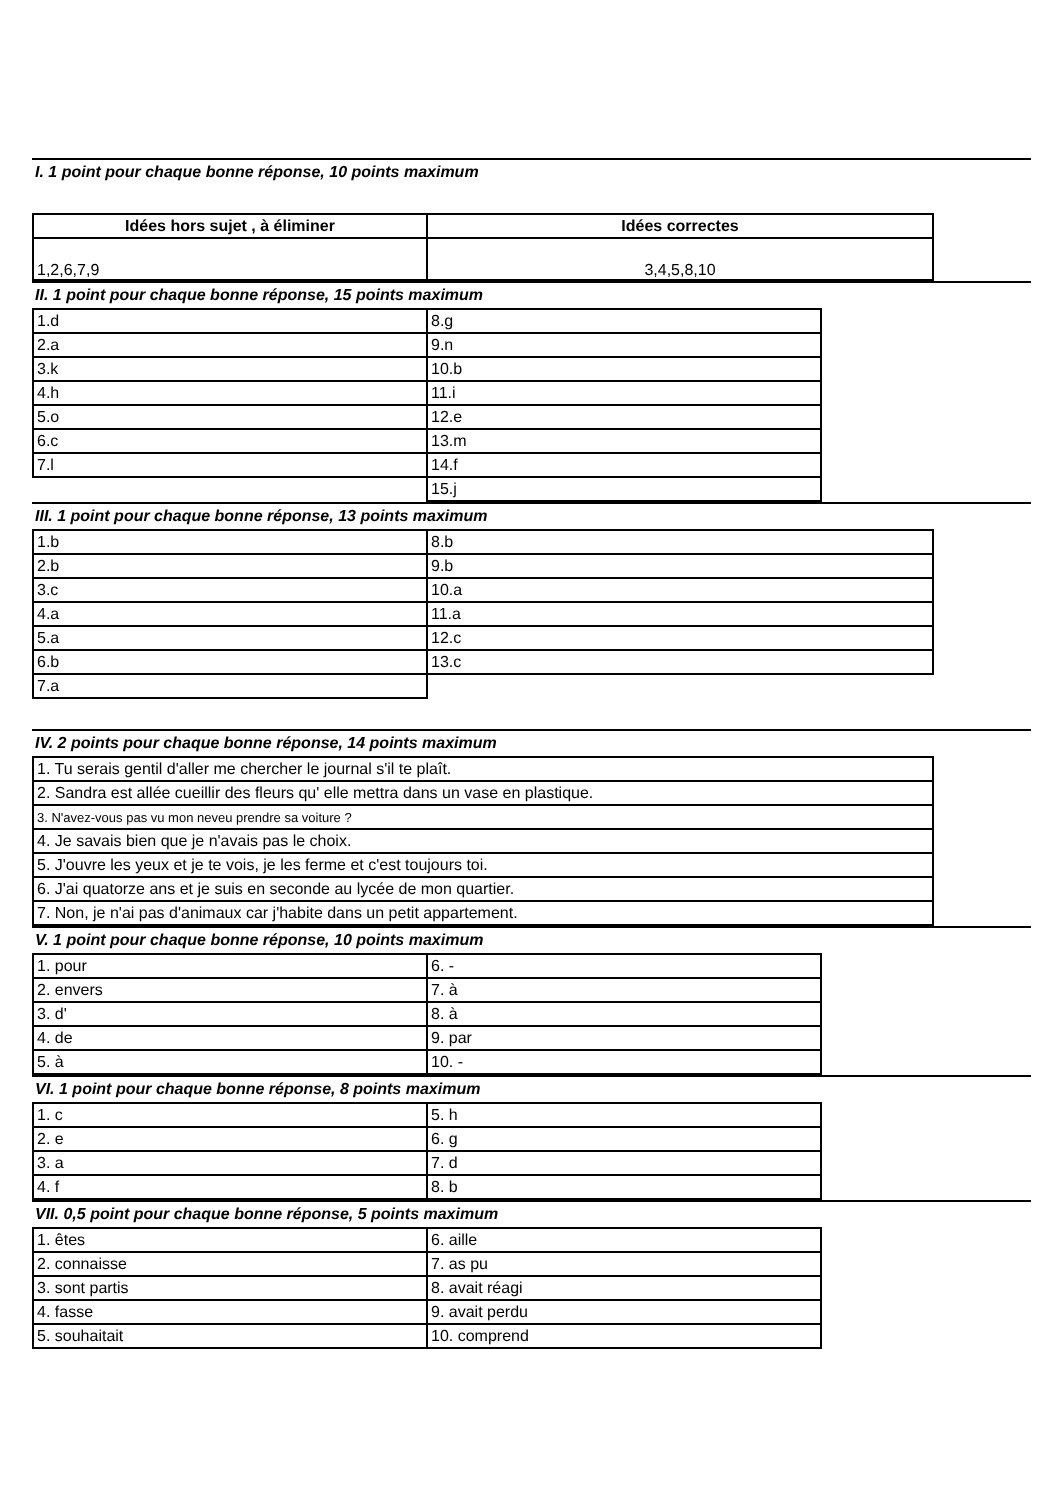I. 1 point pour chaque bonne réponse, 10 points maximum
| Idées hors sujet , à éliminer | Idées correctes |
| --- | --- |
| 1,2,6,7,9 | 3,4,5,8,10 |
II. 1 point pour chaque bonne réponse, 15 points maximum
| 1.d | 8.g |
| 2.a | 9.n |
| 3.k | 10.b |
| 4.h | 11.i |
| 5.o | 12.e |
| 6.c | 13.m |
| 7.l | 14.f |
| | 15.j |
III. 1 point pour chaque bonne réponse, 13 points maximum
| 1.b | 8.b |
| 2.b | 9.b |
| 3.c | 10.a |
| 4.a | 11.a |
| 5.a | 12.c |
| 6.b | 13.c |
| 7.a | |
IV. 2 points pour chaque bonne réponse, 14 points maximum
| 1. Tu serais gentil d'aller me chercher le journal s'il te plaît. |
| 2. Sandra est allée cueillir des fleurs qu' elle mettra dans un vase en plastique. |
| 3. N'avez-vous pas vu mon neveu prendre sa voiture ? |
| 4. Je savais bien que je n'avais pas le choix. |
| 5. J'ouvre les yeux et je te vois, je les ferme et c'est toujours toi. |
| 6. J'ai quatorze ans et je suis en seconde au lycée de mon quartier. |
| 7. Non, je n'ai pas d'animaux car j'habite dans un petit appartement. |
V. 1 point pour chaque bonne réponse, 10 points maximum
| 1. pour | 6. - |
| 2. envers | 7. à |
| 3. d' | 8. à |
| 4. de | 9. par |
| 5. à | 10. - |
VI. 1 point pour chaque bonne réponse, 8 points maximum
| 1. c | 5. h |
| 2. e | 6. g |
| 3. a | 7. d |
| 4. f | 8. b |
VII. 0,5 point pour chaque bonne réponse, 5 points maximum
| 1. êtes | 6. aille |
| 2. connaisse | 7. as pu |
| 3. sont partis | 8. avait réagi |
| 4. fasse | 9. avait perdu |
| 5. souhaitait | 10. comprend |